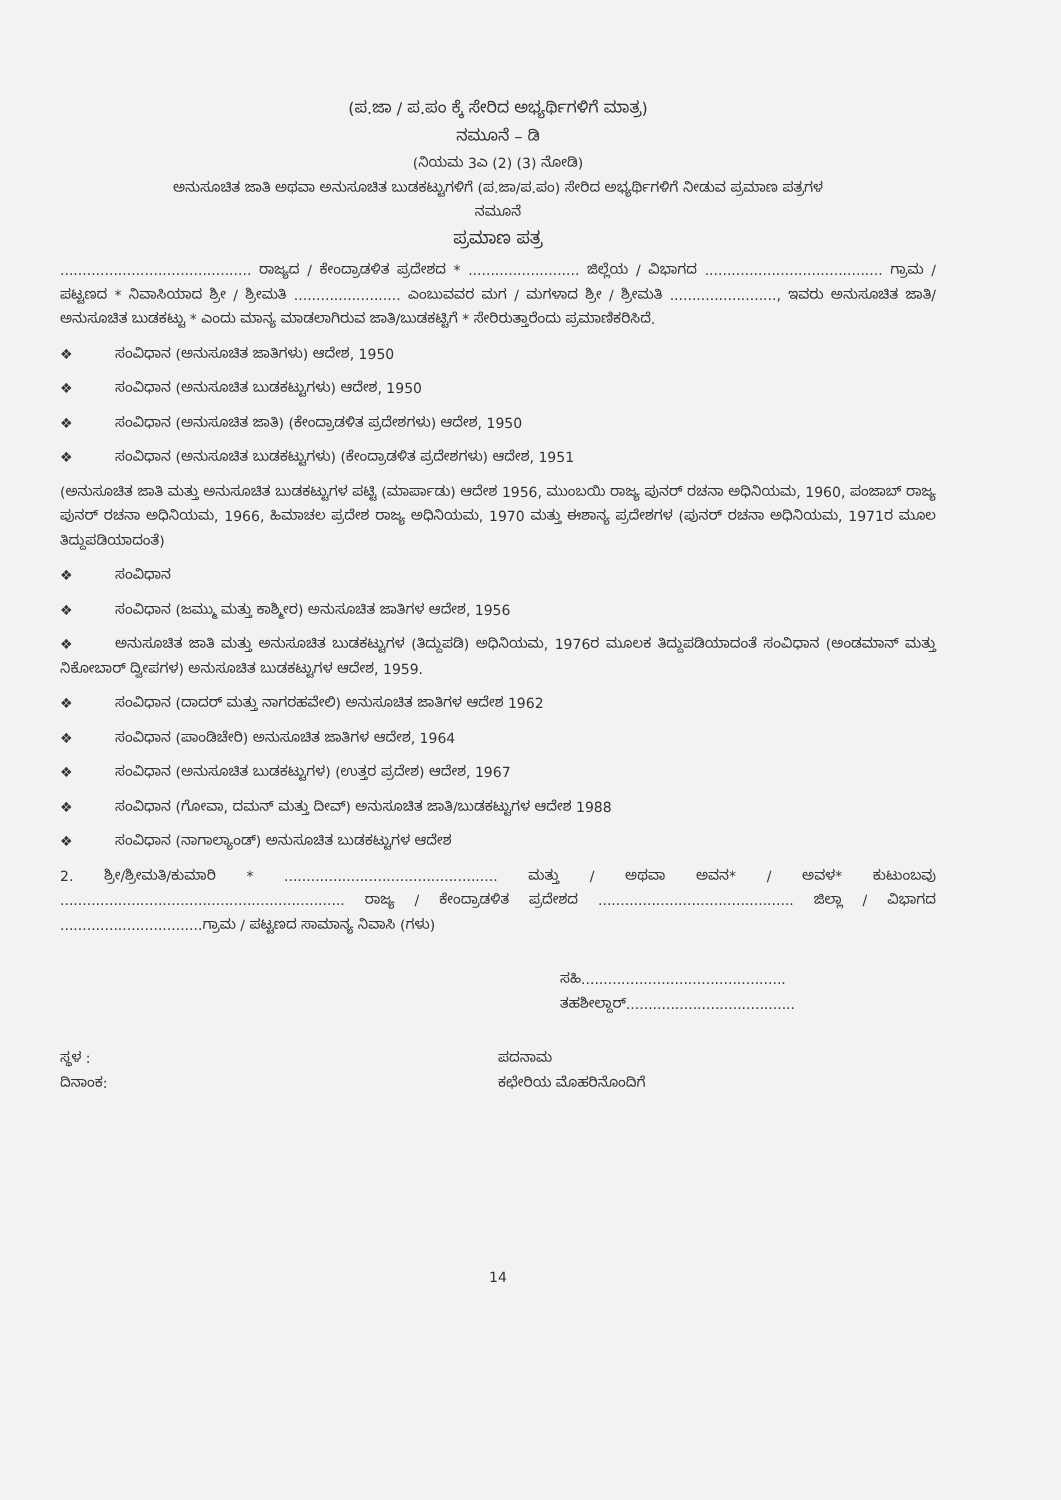(ಪ.ಜಾ / ಪ.ಪಂ ಕ್ಕೆ ಸೇರಿದ ಅಭ್ಯರ್ಥಿಗಳಿಗೆ ಮಾತ್ರ)
ನಮೂನೆ – ಡಿ
(ನಿಯಮ 3ಎ (2) (3) ನೋಡಿ)
ಅನುಸೂಚಿತ ಜಾತಿ ಅಥವಾ ಅನುಸೂಚಿತ ಬುಡಕಟ್ಟುಗಳಿಗೆ (ಪ.ಜಾ/ಪ.ಪಂ) ಸೇರಿದ ಅಭ್ಯರ್ಥಿಗಳಿಗೆ ನೀಡುವ ಪ್ರಮಾಣ ಪತ್ರಗಳ
ನಮೂನೆ
ಪ್ರಮಾಣ ಪತ್ರ
........................................... ರಾಜ್ಯದ / ಕೇಂದ್ರಾಡಳಿತ ಪ್ರದೇಶದ * ......................... ಜಿಲ್ಲೆಯ / ವಿಭಾಗದ ........................................ ಗ್ರಾಮ / ಪಟ್ಟಣದ * ನಿವಾಸಿಯಾದ ಶ್ರೀ / ಶ್ರೀಮತಿ ........................ ಎಂಬುವವರ ಮಗ / ಮಗಳಾದ ಶ್ರೀ / ಶ್ರೀಮತಿ ........................, ಇವರು ಅನುಸೂಚಿತ ಜಾತಿ/ಅನುಸೂಚಿತ ಬುಡಕಟ್ಟು * ಎಂದು ಮಾನ್ಯ ಮಾಡಲಾಗಿರುವ ಜಾತಿ/ಬುಡಕಟ್ಟಿಗೆ * ಸೇರಿರುತ್ತಾರೆಂದು ಪ್ರಮಾಣಿಕರಿಸಿದೆ.
❖ ಸಂವಿಧಾನ (ಅನುಸೂಚಿತ ಜಾತಿಗಳು) ಆದೇಶ, 1950
❖ ಸಂವಿಧಾನ (ಅನುಸೂಚಿತ ಬುಡಕಟ್ಟುಗಳು) ಆದೇಶ, 1950
❖ ಸಂವಿಧಾನ (ಅನುಸೂಚಿತ ಜಾತಿ) (ಕೇಂದ್ರಾಡಳಿತ ಪ್ರದೇಶಗಳು) ಆದೇಶ, 1950
❖ ಸಂವಿಧಾನ (ಅನುಸೂಚಿತ ಬುಡಕಟ್ಟುಗಳು) (ಕೇಂದ್ರಾಡಳಿತ ಪ್ರದೇಶಗಳು) ಆದೇಶ, 1951
(ಅನುಸೂಚಿತ ಜಾತಿ ಮತ್ತು ಅನುಸೂಚಿತ ಬುಡಕಟ್ಟುಗಳ ಪಟ್ಟಿ (ಮಾರ್ಪಾಡು) ಆದೇಶ 1956, ಮುಂಬಯಿ ರಾಜ್ಯ ಪುನರ್ ರಚನಾ ಅಧಿನಿಯಮ, 1960, ಪಂಜಾಬ್ ರಾಜ್ಯ ಪುನರ್ ರಚನಾ ಅಧಿನಿಯಮ, 1966, ಹಿಮಾಚಲ ಪ್ರದೇಶ ರಾಜ್ಯ ಅಧಿನಿಯಮ, 1970 ಮತ್ತು ಈಶಾನ್ಯ ಪ್ರದೇಶಗಳ (ಪುನರ್ ರಚನಾ ಅಧಿನಿಯಮ, 1971ರ ಮೂಲ ತಿದ್ದುಪಡಿಯಾದಂತೆ)
❖ ಸಂವಿಧಾನ
❖ ಸಂವಿಧಾನ (ಜಮ್ಮು ಮತ್ತು ಕಾಶ್ಮೀರ) ಅನುಸೂಚಿತ ಜಾತಿಗಳ ಆದೇಶ, 1956
❖ ಅನುಸೂಚಿತ ಜಾತಿ ಮತ್ತು ಅನುಸೂಚಿತ ಬುಡಕಟ್ಟುಗಳ (ತಿದ್ದುಪಡಿ) ಅಧಿನಿಯಮ, 1976ರ ಮೂಲಕ ತಿದ್ದುಪಡಿಯಾದಂತೆ ಸಂವಿಧಾನ (ಅಂಡಮಾನ್ ಮತ್ತು ನಿಕೋಬಾರ್ ದ್ವೀಪಗಳ) ಅನುಸೂಚಿತ ಬುಡಕಟ್ಟುಗಳ ಆದೇಶ, 1959.
❖ ಸಂವಿಧಾನ (ದಾದರ್ ಮತ್ತು ನಾಗರಹವೇಲಿ) ಅನುಸೂಚಿತ ಜಾತಿಗಳ ಆದೇಶ 1962
❖ ಸಂವಿಧಾನ (ಪಾಂಡಿಚೇರಿ) ಅನುಸೂಚಿತ ಜಾತಿಗಳ ಆದೇಶ, 1964
❖ ಸಂವಿಧಾನ (ಅನುಸೂಚಿತ ಬುಡಕಟ್ಟುಗಳ) (ಉತ್ತರ ಪ್ರದೇಶ) ಆದೇಶ, 1967
❖ ಸಂವಿಧಾನ (ಗೋವಾ, ದಮನ್ ಮತ್ತು ದೀವ್) ಅನುಸೂಚಿತ ಜಾತಿ/ಬುಡಕಟ್ಟುಗಳ ಆದೇಶ 1988
❖ ಸಂವಿಧಾನ (ನಾಗಾಲ್ಯಾಂಡ್) ಅನುಸೂಚಿತ ಬುಡಕಟ್ಟುಗಳ ಆದೇಶ
2. ಶ್ರೀ/ಶ್ರೀಮತಿ/ಕುಮಾರಿ * ................................................ ಮತ್ತು / ಅಥವಾ ಅವನ* / ಅವಳ* ಕುಟುಂಬವು ................................................................ ರಾಜ್ಯ / ಕೇಂದ್ರಾಡಳಿತ ಪ್ರದೇಶದ ............................................ ಜಿಲ್ಲಾ / ವಿಭಾಗದ ................................ಗ್ರಾಮ / ಪಟ್ಟಣದ ಸಾಮಾನ್ಯ ನಿವಾಸಿ (ಗಳು)
ಸಹಿ..............................................
ತಹಶೀಲ್ದಾರ್......................................
ಸ್ಥಳ :
ದಿನಾಂಕ:
ಪದನಾಮ
ಕಛೇರಿಯ ಮೊಹರಿನೊಂದಿಗೆ
14